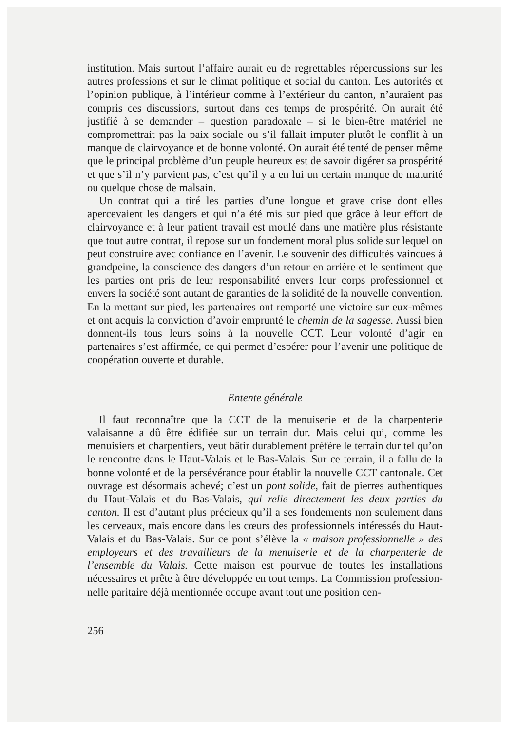institution. Mais surtout l’affaire aurait eu de regrettables réper­cussions sur les autres professions et sur le climat politique et social du canton. Les autorités et l’opinion publique, à l’intérieur comme à l’extérieur du canton, n’auraient pas compris ces discussions, sur­tout dans ces temps de prospérité. On aurait été justifié à se deman­der – question paradoxale – si le bien-être matériel ne compromet­trait pas la paix sociale ou s’il fallait imputer plutôt le conflit à un manque de clairvoyance et de bonne volonté. On aurait été tenté de penser même que le principal problème d’un peuple heu­reux est de savoir digérer sa prospérité et que s’il n’y parvient pas, c’est qu’il y a en lui un certain manque de maturité ou quelque chose de malsain.
Un contrat qui a tiré les parties d’une longue et grave crise dont elles apercevaient les dangers et qui n’a été mis sur pied que grâce à leur effort de clairvoyance et à leur patient travail est moulé dans une matière plus résistante que tout autre contrat, il repose sur un fondement moral plus solide sur lequel on peut construire avec confiance en l’avenir. Le souvenir des difficultés vaincues à grand­peine, la conscience des dangers d’un retour en arrière et le senti­ment que les parties ont pris de leur responsabilité envers leur corps professionnel et envers la société sont autant de garanties de la soli­dité de la nouvelle convention. En la mettant sur pied, les parte­naires ont remporté une victoire sur eux-mêmes et ont acquis la conviction d’avoir emprunté le chemin de la sagesse. Aussi bien donnent-ils tous leurs soins à la nouvelle CCT. Leur volonté d’agir en partenaires s’est affirmée, ce qui permet d’espérer pour l’avenir une politique de coopération ouverte et durable.
Entente générale
Il faut reconnaître que la CCT de la menuiserie et de la char­penterie valaisanne a dû être édifiée sur un terrain dur. Mais celui qui, comme les menuisiers et charpentiers, veut bâtir durablement préfère le terrain dur tel qu’on le rencontre dans le Haut-Valais et le Bas-Valais. Sur ce terrain, il a fallu de la bonne volonté et de la persévérance pour établir la nouvelle CCT cantonale. Cet ouvrage est désormais achevé; c’est un pont solide, fait de pierres authentiques du Haut-Valais et du Bas-Valais, qui relie directement les deux parties du canton. Il est d’autant plus précieux qu’il a ses fondements non seulement dans les cerveaux, mais encore dans les cœurs des profes­sionnels intéressés du Haut-Valais et du Bas-Valais. Sur ce pont s’élève la « maison professionnelle » des employeurs et des travail­leurs de la menuiserie et de la charpenterie de l’ensemble du Valais. Cette maison est pourvue de toutes les installations nécessaires et prête à être développée en tout temps. La Commission profession­nelle paritaire déjà mentionnée occupe avant tout une position cen-
256